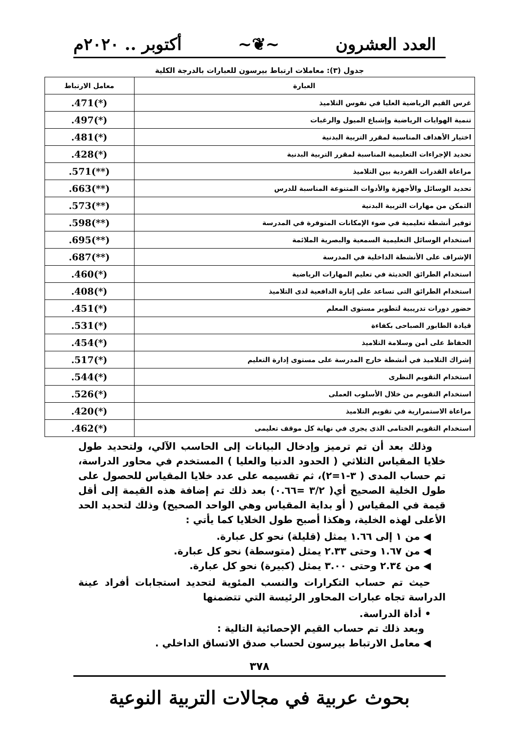العدد العشرون ~❦~ أكتوبر .. ٢٠٢٠م
جدول (٣): معاملات ارتباط بيرسون للعبارات بالدرجة الكلية
| العبارة | معامل الارتباط |
| --- | --- |
| غرس القيم الرياضية العليا في نفوس التلاميذ | .471(*) |
| تنمية الهوايات الرياضية وإشباع الميول والرغبات | .497(*) |
| اختيار الأهداف المناسبة لمقرر التربية البدنية | .481(*) |
| تحديد الإجراءات التعليمية المناسبة لمقرر التربية البدنية | .428(*) |
| مراعاة القدرات الفردية بين التلاميذ | .571(**) |
| تحديد الوسائل والأجهزة والأدوات المتنوعة المناسبة للدرس | .663(**) |
| التمكن من مهارات التربية البدنية | .573(**) |
| توفير أنشطة تعليمية في ضوء الإمكانات المتوفرة في المدرسة | .598(**) |
| استخدام الوسائل التعليمية السمعية والبصرية الملائمة | .695(**) |
| الإشراف على الأنشطة الداخلية في المدرسة | .687(**) |
| استخدام الطرائق الحديثة في تعليم المهارات الرياضية | .460(*) |
| استخدام الطرائق التى تساعد على إثارة الدافعية لدى التلاميذ | .408(*) |
| حضور دورات تدريبية لتطوير مستوى المعلم | .451(*) |
| قيادة الطابور الصباحى بكفاءة | .531(*) |
| الحفاظ على أمن وسلامة التلاميذ | .454(*) |
| إشراك التلاميذ في أنشطة خارج المدرسة على مستوى إدارة التعليم | .517(*) |
| استخدام التقويم النظرى | .544(*) |
| استخدام التقويم من خلال الأسلوب العملى | .526(*) |
| مراعاة الاستمرارية في تقويم التلاميذ | .420(*) |
| استخدام التقويم الختامى الذى يجرى في نهاية كل موقف تعليمى | .462(*) |
وذلك بعد أن تم ترميز وإدخال البيانات إلى الحاسب الآلي، ولتحديد طول خلايا المقياس الثلاثي ( الحدود الدنيا والعليا ) المستخدم في محاور الدراسة، تم حساب المدى ( ٣-١=٢)، ثم تقسيمه على عدد خلايا المقياس للحصول على طول الخلية الصحيح أي( ٣/٢ =٠.٦٦) بعد ذلك تم إضافة هذه القيمة إلى أقل قيمة في المقياس ( أو بداية المقياس وهي الواحد الصحيح) وذلك لتحديد الحد الأعلى لهذه الخلية، وهكذا أصبح طول الخلايا كما يأتي :
◀ من ١ إلى ١.٦٦ يمثل (قليلة) نحو كل عبارة.
◀ من ١.٦٧ وحتى ٢.٣٣ يمثل (متوسطة) نحو كل عبارة.
◀ من ٢.٣٤ وحتى ٣.٠٠ يمثل (كبيرة) نحو كل عبارة.
حيث تم حساب التكرارات والنسب المئوية لتحديد استجابات أفراد عينة الدراسة تجاه عبارات المحاور الرئيسة التي تتضمنها
• أداة الدراسة.
وبعد ذلك تم حساب القيم الإحصائية التالية :
◀ معامل الارتباط بيرسون لحساب صدق الاتساق الداخلي .
٣٧٨
بحوث عربية في مجالات التربية النوعية